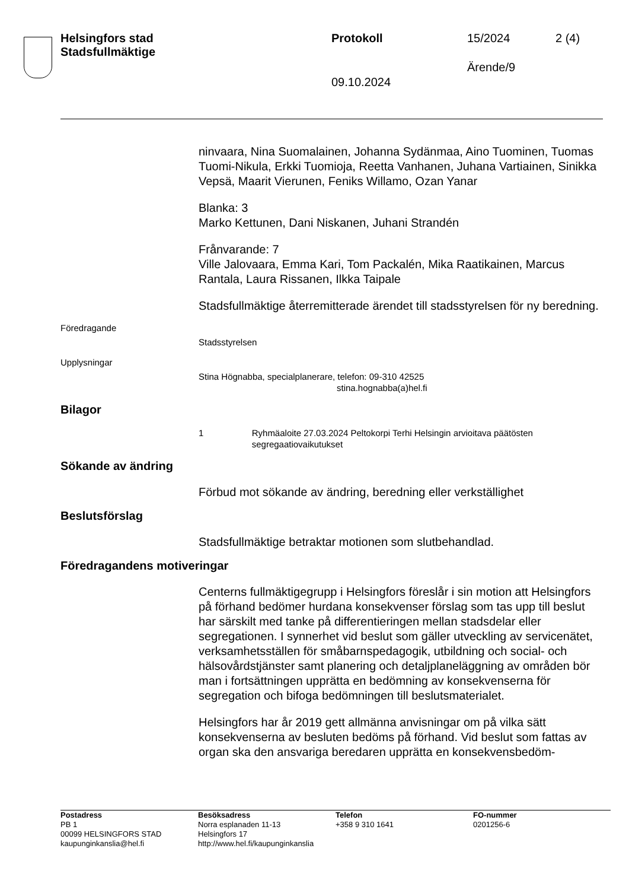Helsingfors stad
Stadsfullmäktige
Protokoll 15/2024 2 (4)
Ärende/9
09.10.2024
ninvaara, Nina Suomalainen, Johanna Sydänmaa, Aino Tuominen, Tuomas Tuomi-Nikula, Erkki Tuomioja, Reetta Vanhanen, Juhana Vartiainen, Sinikka Vepsä, Maarit Vierunen, Feniks Willamo, Ozan Yanar
Blanka: 3
Marko Kettunen, Dani Niskanen, Juhani Strandén
Frånvarande: 7
Ville Jalovaara, Emma Kari, Tom Packalén, Mika Raatikainen, Marcus Rantala, Laura Rissanen, Ilkka Taipale
Stadsfullmäktige återremitterade ärendet till stadsstyrelsen för ny beredning.
Föredragande
Stadsstyrelsen
Upplysningar
Stina Högnabba, specialplanerare, telefon: 09-310 42525
stina.hognabba(a)hel.fi
Bilagor
1 Ryhmäaloite 27.03.2024 Peltokorpi Terhi Helsingin arvioitava päätösten segregaatiovaikutukset
Sökande av ändring
Förbud mot sökande av ändring, beredning eller verkställighet
Beslutsförslag
Stadsfullmäktige betraktar motionen som slutbehandlad.
Föredragandens motiveringar
Centerns fullmäktigegrupp i Helsingfors föreslår i sin motion att Helsingfors på förhand bedömer hurdana konsekvenser förslag som tas upp till beslut har särskilt med tanke på differentieringen mellan stadsdelar eller segregationen. I synnerhet vid beslut som gäller utveckling av servicenätet, verksamhetsställen för småbarnspedagogik, utbildning och social- och hälsovårdstjänster samt planering och detaljplaneläggning av områden bör man i fortsättningen upprätta en bedömning av konsekvenserna för segregation och bifoga bedömningen till beslutsmaterialet.
Helsingfors har år 2019 gett allmänna anvisningar om på vilka sätt konsekvenserna av besluten bedöms på förhand. Vid beslut som fattas av organ ska den ansvariga beredaren upprätta en konsekvensbedöm-
Postadress
PB 1
00099 HELSINGFORS STAD
kaupunginkanslia@hel.fi
Besöksadress
Norra esplanaden 11-13
Helsingfors 17
http://www.hel.fi/kaupunginkanslia
Telefon
+358 9 310 1641
FO-nummer
0201256-6